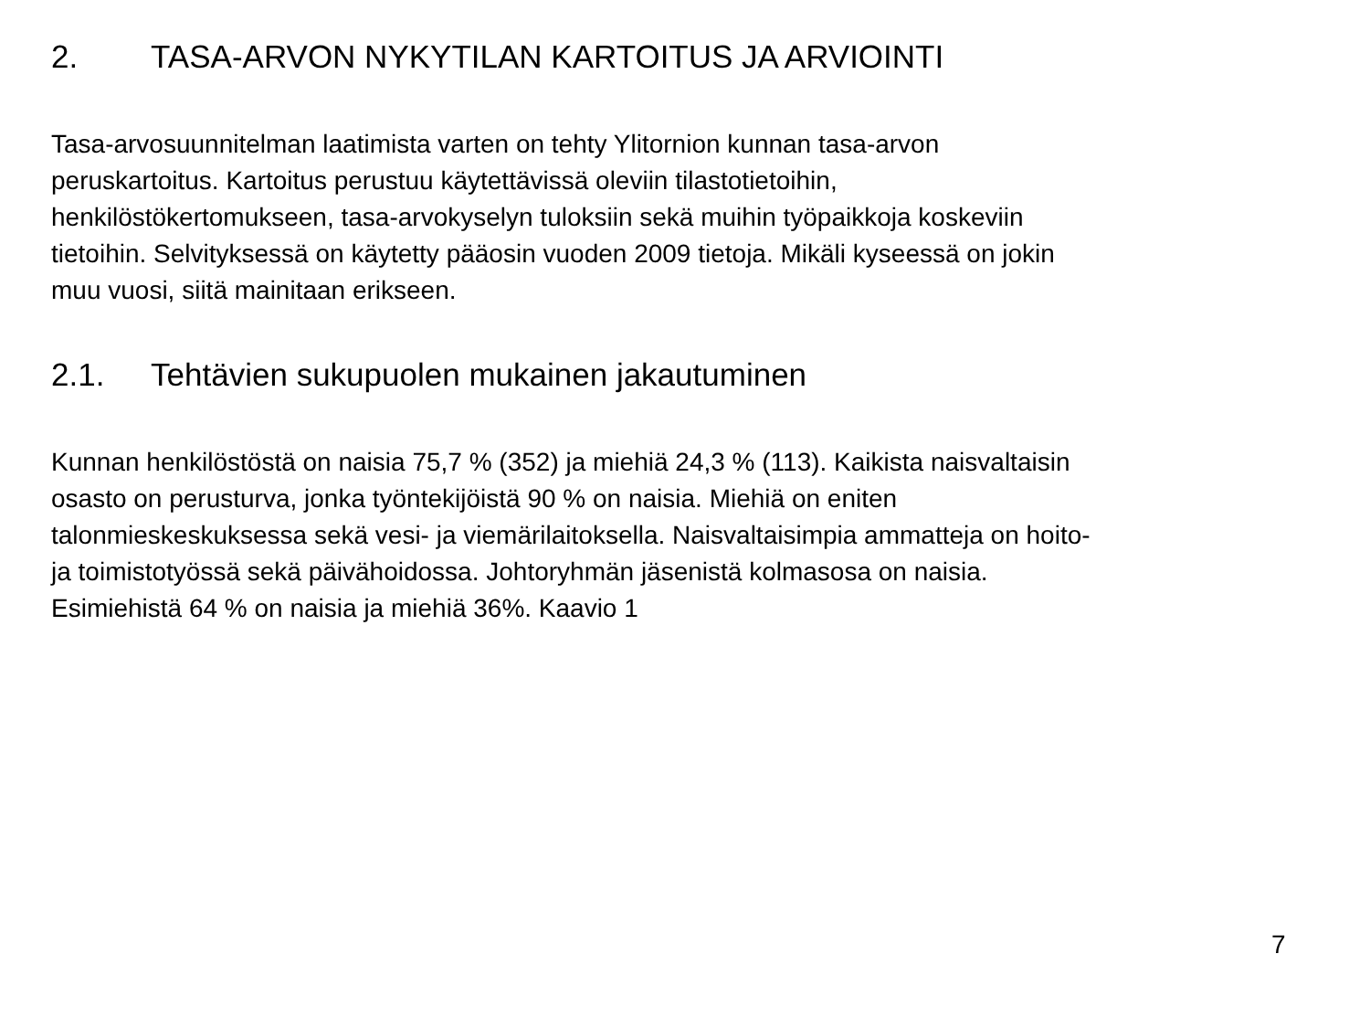2. TASA-ARVON NYKYTILAN KARTOITUS JA ARVIOINTI
Tasa-arvosuunnitelman laatimista varten on tehty Ylitornion kunnan tasa-arvon
peruskartoitus. Kartoitus perustuu käytettävissä oleviin tilastotietoihin,
henkilöstökertomukseen, tasa-arvokyselyn tuloksiin sekä muihin työpaikkoja koskeviin
tietoihin. Selvityksessä on käytetty pääosin vuoden 2009 tietoja. Mikäli kyseessä on jokin
muu vuosi, siitä mainitaan erikseen.
2.1. Tehtävien sukupuolen mukainen jakautuminen
Kunnan henkilöstöstä on naisia 75,7 % (352) ja miehiä 24,3 % (113). Kaikista naisvaltaisin
osasto on perusturva, jonka työntekijöistä 90 % on naisia. Miehiä on eniten
talonmieskeskuksessa sekä vesi- ja viemärilaitoksella. Naisvaltaisimpia ammatteja on hoito-
ja toimistotyössä sekä päivähoidossa. Johtoryhmän jäsenistä kolmasosa on naisia.
Esimiehistä 64 % on naisia ja miehiä 36%. Kaavio 1
7